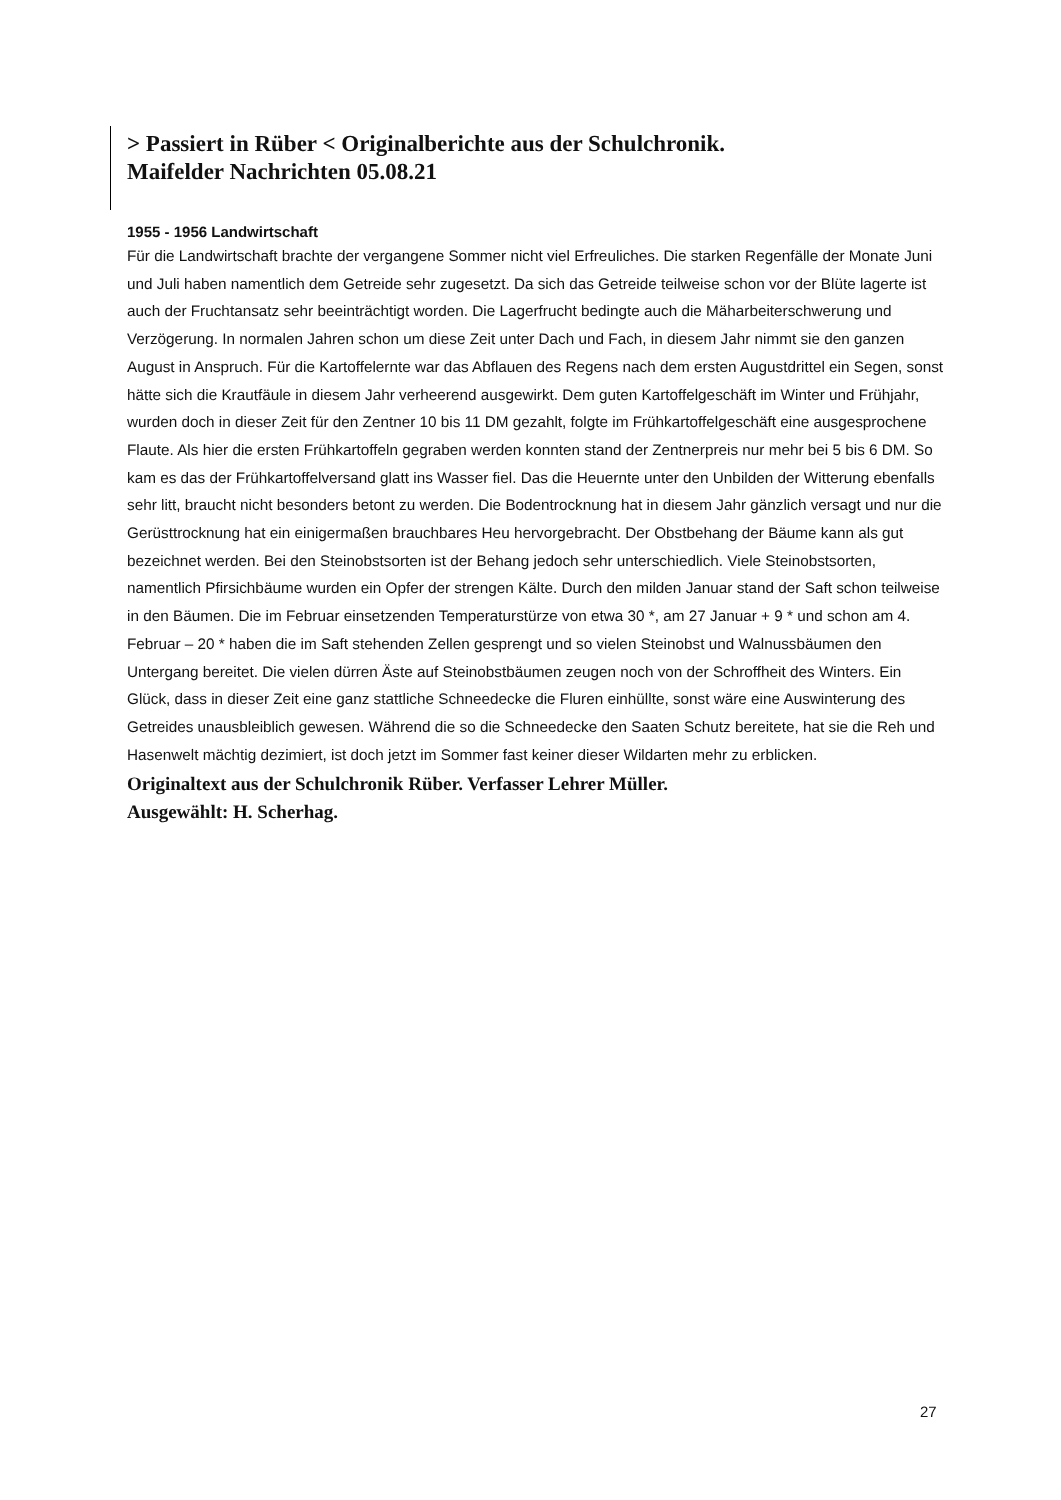> Passiert in Rüber < Originalberichte aus der Schulchronik.
Maifelder Nachrichten 05.08.21
1955 - 1956 Landwirtschaft
Für die Landwirtschaft brachte der vergangene Sommer nicht viel Erfreuliches. Die starken Regenfälle der Monate Juni und Juli haben namentlich dem Getreide sehr zugesetzt. Da sich das Getreide teilweise schon vor der Blüte lagerte ist auch der Fruchtansatz sehr beeinträchtigt worden. Die Lagerfrucht bedingte auch die Mäharbeiterschwerung und Verzögerung. In normalen Jahren schon um diese Zeit unter Dach und Fach, in diesem Jahr nimmt sie den ganzen August in Anspruch. Für die Kartoffelernte war das Abflauen des Regens nach dem ersten Augustdrittel ein Segen, sonst hätte sich die Krautfäule in diesem Jahr verheerend ausgewirkt. Dem guten Kartoffelgeschäft im Winter und Frühjahr, wurden doch in dieser Zeit für den Zentner 10 bis 11 DM gezahlt, folgte im Frühkartoffelgeschäft eine ausgesprochene Flaute. Als hier die ersten Frühkartoffeln gegraben werden konnten stand der Zentnerpreis nur mehr bei 5 bis 6 DM. So kam es das der Frühkartoffelversand glatt ins Wasser fiel. Das die Heuernte unter den Unbilden der Witterung ebenfalls sehr litt, braucht nicht besonders betont zu werden. Die Bodentrocknung hat in diesem Jahr gänzlich versagt und nur die Gerüsttrocknung hat ein einigermaßen brauchbares Heu hervorgebracht. Der Obstbehang der Bäume kann als gut bezeichnet werden. Bei den Steinobstsorten ist der Behang jedoch sehr unterschiedlich. Viele Steinobstsorten, namentlich Pfirsichbäume wurden ein Opfer der strengen Kälte. Durch den milden Januar stand der Saft schon teilweise in den Bäumen. Die im Februar einsetzenden Temperaturstürze von etwa 30 *, am 27 Januar + 9 * und schon am 4. Februar – 20 * haben die im Saft stehenden Zellen gesprengt und so vielen Steinobst und Walnussbäumen den Untergang bereitet. Die vielen dürren Äste auf Steinobstbäumen zeugen noch von der Schroffheit des Winters. Ein Glück, dass in dieser Zeit eine ganz stattliche Schneedecke die Fluren einhüllte, sonst wäre eine Auswinterung des Getreides unausbleiblich gewesen. Während die so die Schneedecke den Saaten Schutz bereitete, hat sie die Reh und Hasenwelt mächtig dezimiert, ist doch jetzt im Sommer fast keiner dieser Wildarten mehr zu erblicken.
Originaltext aus der Schulchronik Rüber. Verfasser Lehrer Müller.
Ausgewählt: H. Scherhag.
27